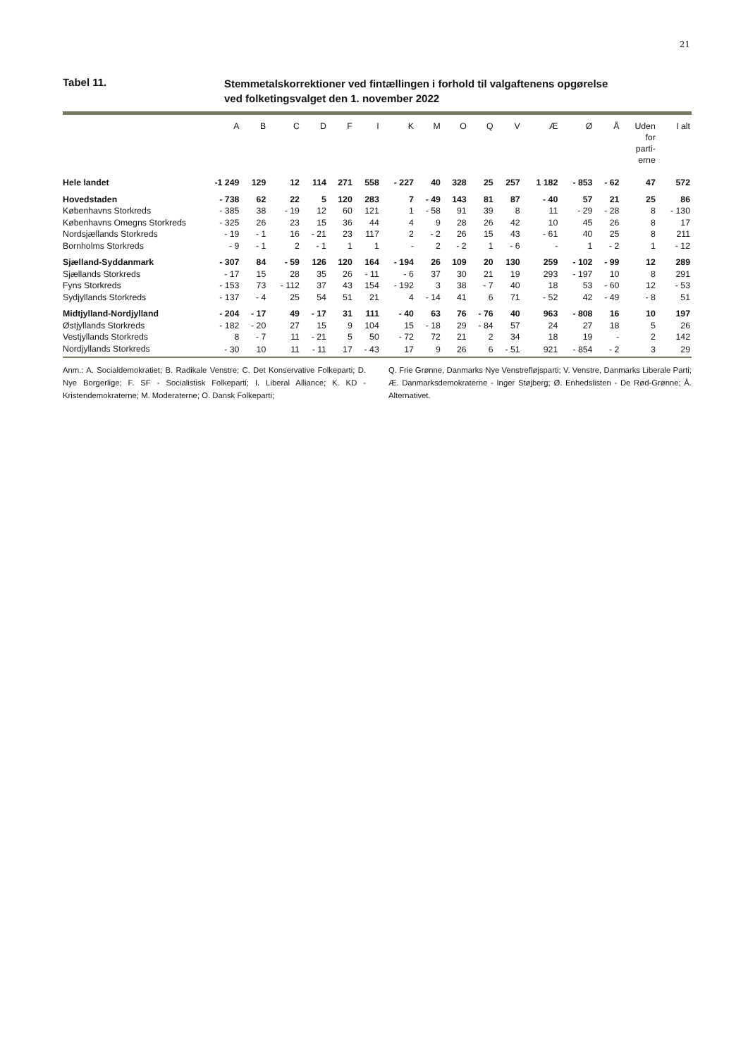21
Tabel 11.
Stemmetalskorrektioner ved fintællingen i forhold til valgaftenens opgørelse
ved folketingsvalget den 1. november 2022
| | A | B | C | D | F | I | K | M | O | Q | V | Æ | Ø | Å | Uden for parti- erne | I alt |
| --- | --- | --- | --- | --- | --- | --- | --- | --- | --- | --- | --- | --- | --- | --- | --- | --- |
| Hele landet | -1 249 | 129 | 12 | 114 | 271 | 558 | - 227 | 40 | 328 | 25 | 257 | 1 182 | - 853 | - 62 | 47 | 572 |
| Hovedstaden | - 738 | 62 | 22 | 5 | 120 | 283 | 7 | - 49 | 143 | 81 | 87 | - 40 | 57 | 21 | 25 | 86 |
| Københavns Storkreds | - 385 | 38 | - 19 | 12 | 60 | 121 | 1 | - 58 | 91 | 39 | 8 | 11 | - 29 | - 28 | 8 | - 130 |
| Københavns Omegns Storkreds | - 325 | 26 | 23 | 15 | 36 | 44 | 4 | 9 | 28 | 26 | 42 | 10 | 45 | 26 | 8 | 17 |
| Nordsjællands Storkreds | - 19 | - 1 | 16 | - 21 | 23 | 117 | 2 | - 2 | 26 | 15 | 43 | - 61 | 40 | 25 | 8 | 211 |
| Bornholms Storkreds | - 9 | - 1 | 2 | - 1 | 1 | 1 | - | 2 | - 2 | 1 | - 6 | - | 1 | - 2 | 1 | - 12 |
| Sjælland-Syddanmark | - 307 | 84 | - 59 | 126 | 120 | 164 | - 194 | 26 | 109 | 20 | 130 | 259 | - 102 | - 99 | 12 | 289 |
| Sjællands Storkreds | - 17 | 15 | 28 | 35 | 26 | - 11 | - 6 | 37 | 30 | 21 | 19 | 293 | - 197 | 10 | 8 | 291 |
| Fyns Storkreds | - 153 | 73 | - 112 | 37 | 43 | 154 | - 192 | 3 | 38 | - 7 | 40 | 18 | 53 | - 60 | 12 | - 53 |
| Sydjyllands Storkreds | - 137 | - 4 | 25 | 54 | 51 | 21 | 4 | - 14 | 41 | 6 | 71 | - 52 | 42 | - 49 | - 8 | 51 |
| Midtjylland-Nordjylland | - 204 | - 17 | 49 | - 17 | 31 | 111 | - 40 | 63 | 76 | - 76 | 40 | 963 | - 808 | 16 | 10 | 197 |
| Østjyllands Storkreds | - 182 | - 20 | 27 | 15 | 9 | 104 | 15 | - 18 | 29 | - 84 | 57 | 24 | 27 | 18 | 5 | 26 |
| Vestjyllands Storkreds | 8 | - 7 | 11 | - 21 | 5 | 50 | - 72 | 72 | 21 | 2 | 34 | 18 | 19 | - | 2 | 142 |
| Nordjyllands Storkreds | - 30 | 10 | 11 | - 11 | 17 | - 43 | 17 | 9 | 26 | 6 | - 51 | 921 | - 854 | - 2 | 3 | 29 |
Anm.: A. Socialdemokratiet; B. Radikale Venstre; C. Det Konservative Folkeparti; D. Nye Borgerlige; F. SF - Socialistisk Folkeparti; I. Liberal Alliance; K. KD - Kristendemokraterne; M. Moderaterne; O. Dansk Folkeparti;
Q. Frie Grønne, Danmarks Nye Venstrefløjsparti; V. Venstre, Danmarks Liberale Parti; Æ. Danmarksdemokraterne - Inger Støjberg; Ø. Enhedslisten - De Rød-Grønne; Å. Alternativet.